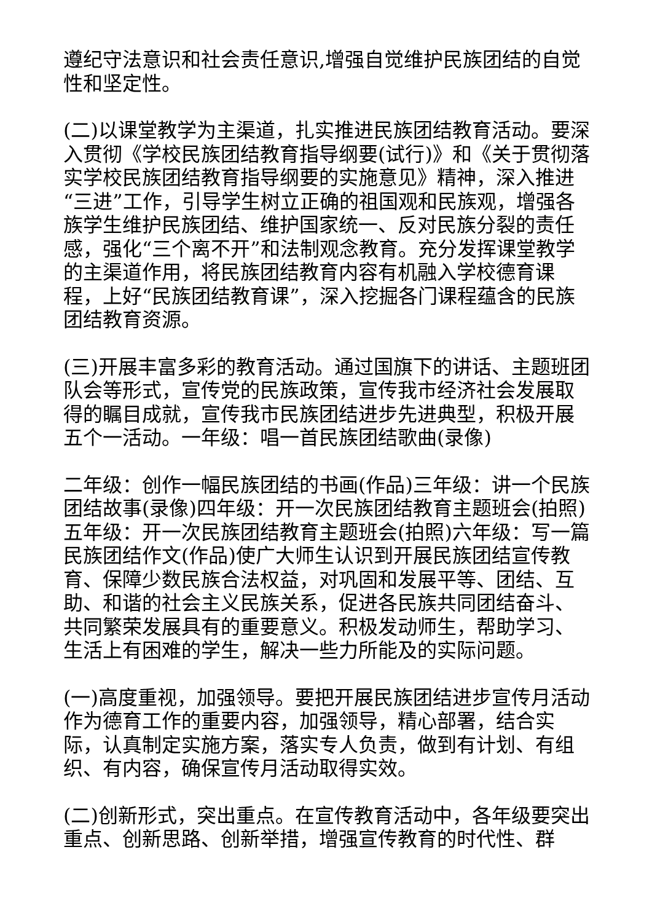遵纪守法意识和社会责任意识,增强自觉维护民族团结的自觉性和坚定性。
(二)以课堂教学为主渠道，扎实推进民族团结教育活动。要深入贯彻《学校民族团结教育指导纲要(试行)》和《关于贯彻落实学校民族团结教育指导纲要的实施意见》精神，深入推进“三进”工作，引导学生树立正确的祖国观和民族观，增强各族学生维护民族团结、维护国家统一、反对民族分裂的责任感，强化“三个离不开”和法制观念教育。充分发挥课堂教学的主渠道作用，将民族团结教育内容有机融入学校德育课程，上好“民族团结教育课”，深入挖掘各门课程蕴含的民族团结教育资源。
(三)开展丰富多彩的教育活动。通过国旗下的讲话、主题班团队会等形式，宣传党的民族政策，宣传我市经济社会发展取得的瞩目成就，宣传我市民族团结进步先进典型，积极开展五个一活动。一年级：唱一首民族团结歌曲(录像)
二年级：创作一幅民族团结的书画(作品)三年级：讲一个民族团结故事(录像)四年级：开一次民族团结教育主题班会(拍照)五年级：开一次民族团结教育主题班会(拍照)六年级：写一篇民族团结作文(作品)使广大师生认识到开展民族团结宣传教育、保障少数民族合法权益，对巩固和发展平等、团结、互助、和谐的社会主义民族关系，促进各民族共同团结奋斗、共同繁荣发展具有的重要意义。积极发动师生，帮助学习、生活上有困难的学生，解决一些力所能及的实际问题。
(一)高度重视，加强领导。要把开展民族团结进步宣传月活动作为德育工作的重要内容，加强领导，精心部署，结合实际，认真制定实施方案，落实专人负责，做到有计划、有组织、有内容，确保宣传月活动取得实效。
(二)创新形式，突出重点。在宣传教育活动中，各年级要突出重点、创新思路、创新举措，增强宣传教育的时代性、群